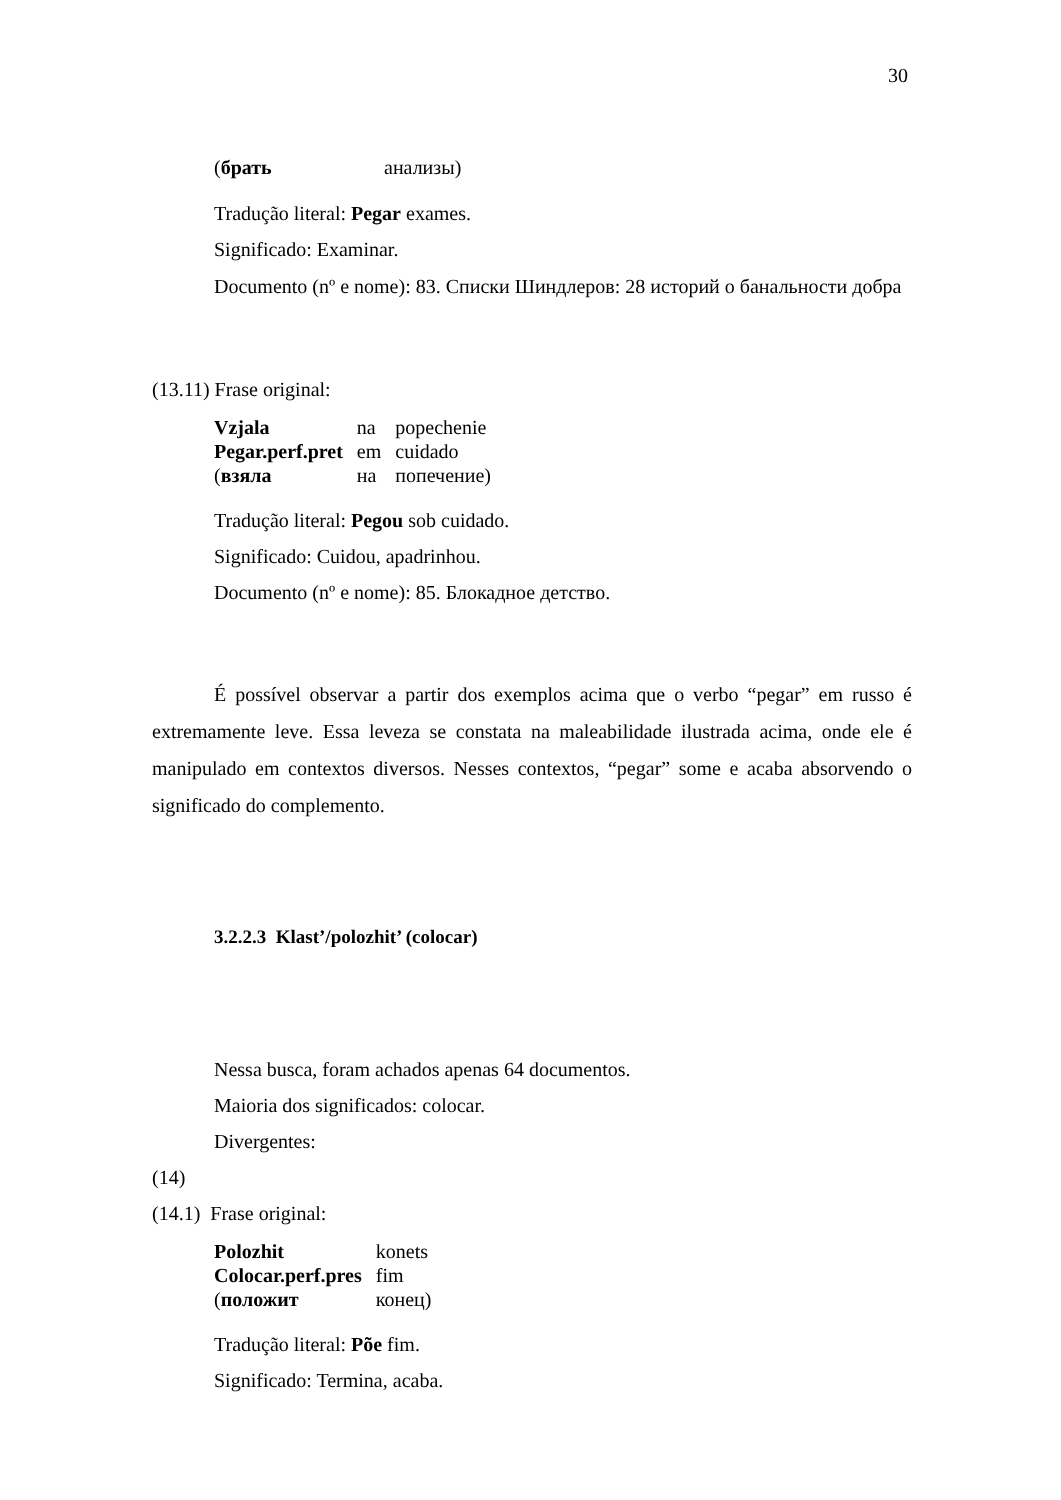30
| ( брать | анализы) |
Tradução literal: Pegar exames.
Significado: Examinar.
Documento (nº e nome): 83. Списки Шиндлеров: 28 историй о банальности добра
(13.11) Frase original:
| Vzjala | na | popechenie |
| Pegar.perf.pret | em | cuidado |
| ( взяла | на | попечение) |
Tradução literal: Pegou sob cuidado.
Significado: Cuidou, apadrinhou.
Documento (nº e nome): 85. Блокадное детство.
É possível observar a partir dos exemplos acima que o verbo “pegar” em russo é extremamente leve. Essa leveza se constata na maleabilidade ilustrada acima, onde ele é manipulado em contextos diversos. Nesses contextos, “pegar” some e acaba absorvendo o significado do complemento.
3.2.2.3 Klast’/polozhit’ (colocar)
Nessa busca, foram achados apenas 64 documentos.
Maioria dos significados: colocar.
Divergentes:
(14)
(14.1) Frase original:
| Polozhit | konets |
| Colocar.perf.pres | fim |
| ( положит | конец) |
Tradução literal: Põe fim.
Significado: Termina, acaba.